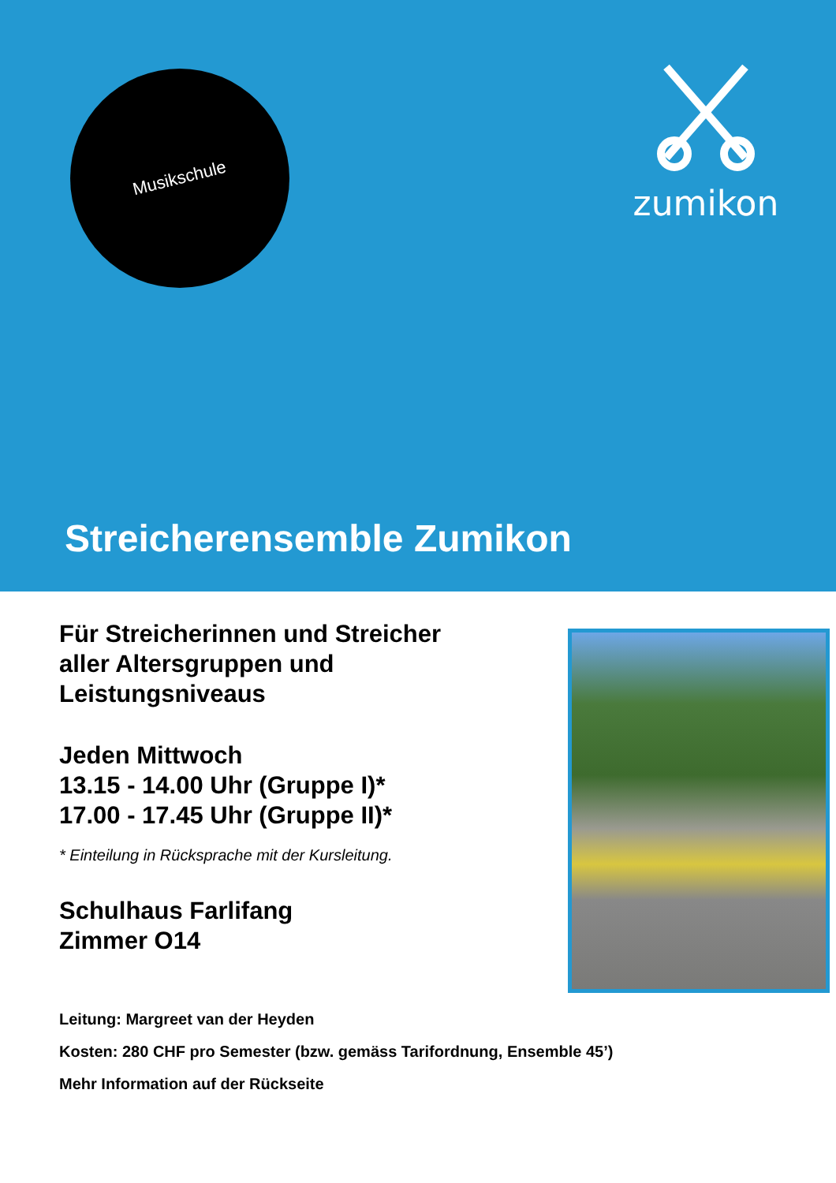Musikschule
zumikon
Streicherensemble Zumikon
Für Streicherinnen und Streicher
aller Altersgruppen und
Leistungsniveaus
Jeden Mittwoch
13.15 - 14.00 Uhr (Gruppe I)*
17.00 - 17.45 Uhr (Gruppe II)*
* Einteilung in Rücksprache mit der Kursleitung.
Schulhaus Farlifang
Zimmer O14
Leitung: Margreet van der Heyden
Kosten: 280 CHF pro Semester (bzw. gemäss Tarifordnung, Ensemble 45’)
Mehr Information auf der Rückseite